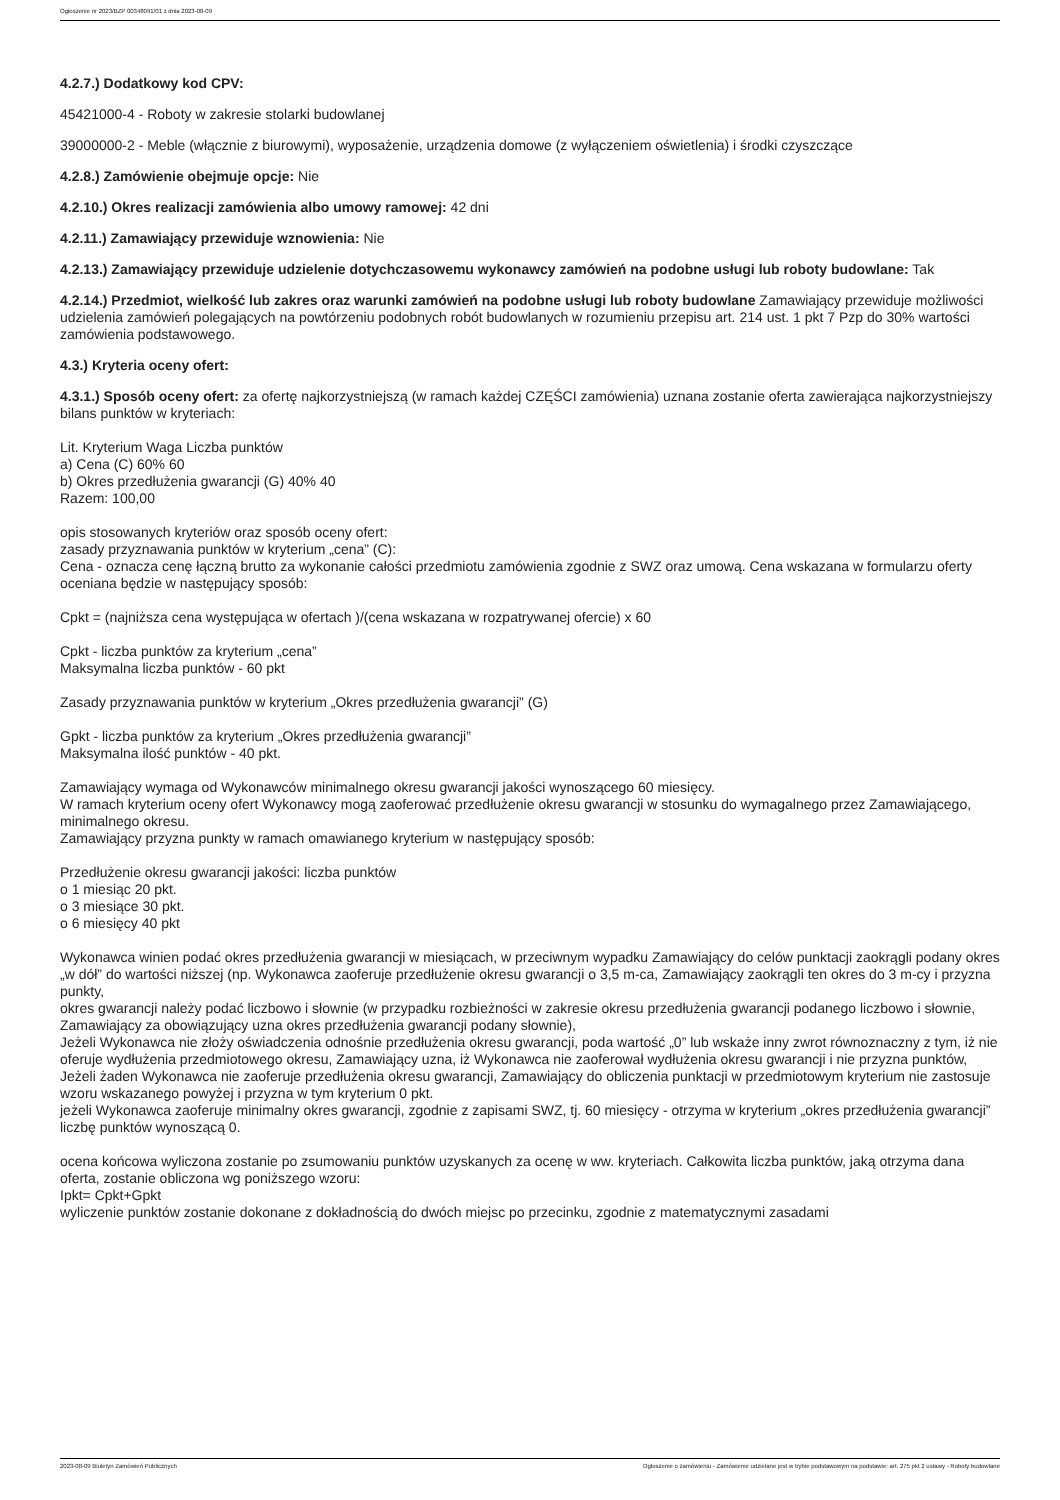Ogłoszenie nr 2023/BZP 00348091/01 z dnia 2023-08-09
4.2.7.) Dodatkowy kod CPV:
45421000-4 - Roboty w zakresie stolarki budowlanej
39000000-2 - Meble (włącznie z biurowymi), wyposażenie, urządzenia domowe (z wyłączeniem oświetlenia) i środki czyszczące
4.2.8.) Zamówienie obejmuje opcje: Nie
4.2.10.) Okres realizacji zamówienia albo umowy ramowej: 42 dni
4.2.11.) Zamawiający przewiduje wznowienia: Nie
4.2.13.) Zamawiający przewiduje udzielenie dotychczasowemu wykonawcy zamówień na podobne usługi lub roboty budowlane: Tak
4.2.14.) Przedmiot, wielkość lub zakres oraz warunki zamówień na podobne usługi lub roboty budowlane Zamawiający przewiduje możliwości udzielenia zamówień polegających na powtórzeniu podobnych robót budowlanych w rozumieniu przepisu art. 214 ust. 1 pkt 7 Pzp do 30% wartości zamówienia podstawowego.
4.3.) Kryteria oceny ofert:
4.3.1.) Sposób oceny ofert: za ofertę najkorzystniejszą (w ramach każdej CZĘŚCI zamówienia) uznana zostanie oferta zawierająca najkorzystniejszy bilans punktów w kryteriach:
Lit. Kryterium Waga Liczba punktów
a) Cena (C) 60% 60
b) Okres przedłużenia gwarancji (G) 40% 40
Razem: 100,00
opis stosowanych kryteriów oraz sposób oceny ofert:
zasady przyznawania punktów w kryterium „cena” (C):
Cena - oznacza cenę łączną brutto za wykonanie całości przedmiotu zamówienia zgodnie z SWZ oraz umową. Cena wskazana w formularzu oferty oceniana będzie w następujący sposób:
Cpkt = (najniższa cena występująca w ofertach )/(cena wskazana w rozpatrywanej ofercie) x 60
Cpkt - liczba punktów za kryterium „cena”
Maksymalna liczba punktów - 60 pkt
Zasady przyznawania punktów w kryterium „Okres przedłużenia gwarancji” (G)
Gpkt - liczba punktów za kryterium „Okres przedłużenia gwarancji”
Maksymalna ilość punktów - 40 pkt.
Zamawiający wymaga od Wykonawców minimalnego okresu gwarancji jakości wynoszącego 60 miesięcy.
W ramach kryterium oceny ofert Wykonawcy mogą zaoferować przedłużenie okresu gwarancji w stosunku do wymagalnego przez Zamawiającego, minimalnego okresu.
Zamawiający przyzna punkty w ramach omawianego kryterium w następujący sposób:
Przedłużenie okresu gwarancji jakości: liczba punktów
o 1 miesiąc 20 pkt.
o 3 miesiące 30 pkt.
o 6 miesięcy 40 pkt
Wykonawca winien podać okres przedłużenia gwarancji w miesiącach, w przeciwnym wypadku Zamawiający do celów punktacji zaokrągli podany okres „w dół” do wartości niższej (np. Wykonawca zaoferuje przedłużenie okresu gwarancji o 3,5 m-ca, Zamawiający zaokrągli ten okres do 3 m-cy i przyzna punkty,
okres gwarancji należy podać liczbowo i słownie (w przypadku rozbieżności w zakresie okresu przedłużenia gwarancji podanego liczbowo i słownie, Zamawiający za obowiązujący uzna okres przedłużenia gwarancji podany słownie),
Jeżeli Wykonawca nie złoży oświadczenia odnośnie przedłużenia okresu gwarancji, poda wartość „0” lub wskaże inny zwrot równoznaczny z tym, iż nie oferuje wydłużenia przedmiotowego okresu, Zamawiający uzna, iż Wykonawca nie zaoferował wydłużenia okresu gwarancji i nie przyzna punktów,
Jeżeli żaden Wykonawca nie zaoferuje przedłużenia okresu gwarancji, Zamawiający do obliczenia punktacji w przedmiotowym kryterium nie zastosuje wzoru wskazanego powyżej i przyzna w tym kryterium 0 pkt.
jeżeli Wykonawca zaoferuje minimalny okres gwarancji, zgodnie z zapisami SWZ, tj. 60 miesięcy - otrzyma w kryterium „okres przedłużenia gwarancji” liczbę punktów wynoszącą 0.
ocena końcowa wyliczona zostanie po zsumowaniu punktów uzyskanych za ocenę w ww. kryteriach. Całkowita liczba punktów, jaką otrzyma dana oferta, zostanie obliczona wg poniższego wzoru:
Ipkt= Cpkt+Gpkt
wyliczenie punktów zostanie dokonane z dokładnością do dwóch miejsc po przecinku, zgodnie z matematycznymi zasadami
2023-08-09 Biuletyn Zamówień Publicznych Ogłoszenie o zamówieniu - Zamówienie udzielane jest w trybie podstawowym na podstawie: art. 275 pkt 2 ustawy - Roboty budowlane